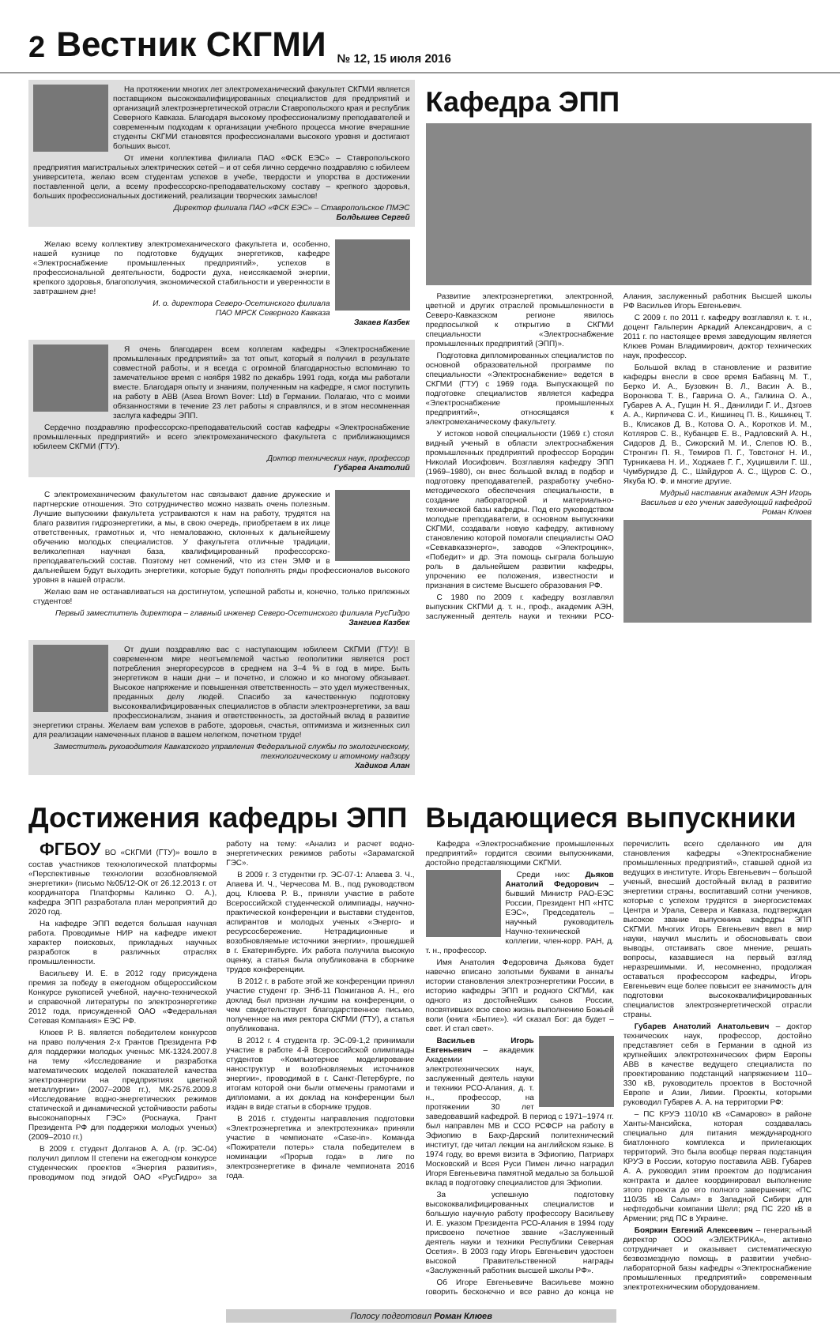2 Вестник СКГМИ № 12, 15 июля 2016
На протяжении многих лет электромеханический факультет СКГМИ является поставщиком высококвалифицированных специалистов для предприятий и организаций электроэнергетической отрасли Ставропольского края и республик Северного Кавказа. Благодаря высокому профессионализму преподавателей и современным подходам к организации учебного процесса многие вчерашние студенты СКГМИ становятся профессионалами высокого уровня и достигают больших высот.
От имени коллектива филиала ПАО «ФСК ЕЭС» – Ставропольского предприятия магистральных электрических сетей – и от себя лично сердечно поздравляю с юбилеем университета, желаю всем студентам успехов в учебе, твердости и упорства в достижении поставленной цели, а всему профессорско-преподавательскому составу – крепкого здоровья, больших профессиональных достижений, реализации творческих замыслов!
Директор филиала ПАО «ФСК ЕЭС» – Ставропольское ПМЭС
Болдышев Сергей
Желаю всему коллективу электромеханического факультета и, особенно, нашей кузнице по подготовке будущих энергетиков, кафедре «Электроснабжение промышленных предприятий», успехов в профессиональной деятельности, бодрости духа, неиссякаемой энергии, крепкого здоровья, благополучия, экономической стабильности и уверенности в завтрашнем дне!
И. о. директора Северо-Осетинского филиала
ПАО МРСК Северного Кавказа
Закаев Казбек
Я очень благодарен всем коллегам кафедры «Электроснабжение промышленных предприятий» за тот опыт, который я получил в результате совместной работы, и я всегда с огромной благодарностью вспоминаю то замечательное время с ноября 1982 по декабрь 1991 года, когда мы работали вместе. Благодаря опыту и знаниям, полученным на кафедре, я смог поступить на работу в ABB (Asea Brown Bover: Ltd) в Германии. Полагаю, что с моими обязанностями в течение 23 лет работы я справлялся, и в этом несомненная заслуга кафедры ЭПП.
Сердечно поздравляю профессорско-преподавательский состав кафедры «Электроснабжение промышленных предприятий» и всего электромеханического факультета с приближающимся юбилеем СКГМИ (ГТУ).
Доктор технических наук, профессор
Губарев Анатолий
С электромеханическим факультетом нас связывают давние дружеские и партнерские отношения. Это сотрудничество можно назвать очень полезным. Лучшие выпускники факультета устраиваются к нам на работу, трудятся на благо развития гидроэнергетики, а мы, в свою очередь, приобретаем в их лице ответственных, грамотных и, что немаловажно, склонных к дальнейшему обучению молодых специалистов. У факультета отличные традиции, великолепная научная база, квалифицированный профессорско-преподавательский состав. Поэтому нет сомнений, что из стен ЭМФ и в дальнейшем будут выходить энергетики, которые будут пополнять ряды профессионалов высокого уровня в нашей отрасли.
Желаю вам не останавливаться на достигнутом, успешной работы и, конечно, только прилежных студентов!
Первый заместитель директора – главный инженер Северо-Осетинского филиала РусГидро
Зангиев Казбек
От души поздравляю вас с наступающим юбилеем СКГМИ (ГТУ)! В современном мире неотъемлемой частью геополитики является рост потребления энергоресурсов в среднем на 3–4 % в год в мире. Быть энергетиком в наши дни – и почетно, и сложно и ко многому обязывает. Высокое напряжение и повышенная ответственность – это удел мужественных, преданных делу людей. Спасибо за качественную подготовку высококвалифицированных специалистов в области электроэнергетики, за ваш профессионализм, знания и ответственность, за достойный вклад в развитие энергетики страны. Желаем вам успехов в работе, здоровья, счастья, оптимизма и жизненных сил для реализации намеченных планов в вашем нелегком, почетном труде!
Заместитель руководителя Кавказского управления Федеральной службы по экологическому, технологическому и атомному надзору
Хадиков Алан
Кафедра ЭПП
Развитие электроэнергетики, электронной, цветной и других отраслей промышленности в Северо-Кавказском регионе явилось предпосылкой к открытию в СКГМИ специальности «Электроснабжение промышленных предприятий (ЭПП)».
Подготовка дипломированных специалистов по основной образовательной программе по специальности «Электроснабжение» ведется в СКГМИ (ГТУ) с 1969 года. Выпускающей по подготовке специалистов является кафедра «Электроснабжение промышленных предприятий», относящаяся к электромеханическому факультету.
У истоков новой специальности (1969 г.) стоял видный ученый в области электроснабжения промышленных предприятий профессор Бородин Николай Иосифович. Возглавляя кафедру ЭПП (1969–1980), он внес большой вклад в подбор и подготовку преподавателей, разработку учебно-методического обеспечения специальности, в создание лабораторной и материально-технической базы кафедры. Под его руководством молодые преподаватели, в основном выпускники СКГМИ, создавали новую кафедру, активному становлению которой помогали специалисты ОАО «Севкавказэнерго», заводов «Электроцинк», «Победит» и др. Эта помощь сыграла большую роль в дальнейшем развитии кафедры, упрочению ее положения, известности и признания в системе Высшего образования РФ.
С 1980 по 2009 г. кафедру возглавлял выпускник СКГМИ д. т. н., проф., академик АЭН, заслуженный деятель науки и техники РСО-Алания, заслуженный работник Высшей школы РФ Васильев Игорь Евгеньевич.
С 2009 г. по 2011 г. кафедру возглавлял к. т. н., доцент Гальперин Аркадий Александрович, а с 2011 г. по настоящее время заведующим является Клюев Роман Владимирович, доктор технических наук, профессор.
Большой вклад в становление и развитие кафедры внесли в свое время Бабаянц М. Т., Берко И. А., Бузовкин В. Л., Васин А. В., Воронкова Т. В., Гаврина О. А., Галкина О. А., Губарев А. А., Гущин Н. Я., Данилиди Г. И., Дзгоев А. А., Кирпичева С. И., Кишинец П. В., Кишинец Т. В., Клисаков Д. В., Котова О. А., Коротков И. М., Котляров С. В., Кубанцев Е. В., Радловский А. Н., Сидоров Д. В., Сикорский М. И., Слепов Ю. В., Стронгин П. Я., Темиров П. Г., Товстоног Н. И., Турникаева Н. И., Ходжаев Г. Г., Хуцишвили Г. Ш., Чумбуридзе Д. С., Шайдуров А. С., Щуров С. О., Якуба Ю. Ф. и многие другие.
Мудрый наставник академик АЭН Игорь Васильев и его ученик заведующий кафедрой Роман Клюев
Достижения кафедры ЭПП
ФГБОУ ВО «СКГМИ (ГТУ)» вошло в состав участников технологической платформы «Перспективные технологии возобновляемой энергетики» (письмо №05/12-ОК от 26.12.2013 г. от координатора Платформы Калинко О. А.), кафедра ЭПП разработала план мероприятий до 2020 год.
На кафедре ЭПП ведется большая научная работа. Проводимые НИР на кафедре имеют характер поисковых, прикладных научных разработок в различных отраслях промышленности.
Васильеву И. Е. в 2012 году присуждена премия за победу в ежегодном общероссийском Конкурсе рукописей учебной, научно-технической и справочной литературы по электроэнергетике 2012 года, присужденной ОАО «Федеральная Сетевая Компания» ЕЭС РФ.
Клюев Р. В. является победителем конкурсов на право получения 2-х Грантов Президента РФ для поддержки молодых ученых: МК-1324.2007.8 на тему «Исследование и разработка математических моделей показателей качества электроэнергии на предприятиях цветной металлургии» (2007–2008 гг.), МК-2576.2009.8 «Исследование водно-энергетических режимов статической и динамической устойчивости работы высоконапорных ГЭС» (Роснаука, Грант Президента РФ для поддержки молодых ученых) (2009–2010 гг.)
В 2009 г. студент Долганов А. А. (гр. ЭС-04) получил диплом II степени на ежегодном конкурсе студенческих проектов «Энергия развития», проводимом под эгидой ОАО «РусГидро» за работу на тему: «Анализ и расчет водно-энергетических режимов работы «Зарамагской ГЭС».
В 2009 г. 3 студентки гр. ЭС-07-1: Апаева З. Ч., Апаева И. Ч., Черчесова М. В., под руководством доц. Клюева Р. В., приняли участие в работе Всероссийской студенческой олимпиады, научно-практической конференции и выставки студентов, аспирантов и молодых ученых «Энерго- и ресурсосбережение. Нетрадиционные и возобновляемые источники энергии», прошедшей в г. Екатеринбурге. Их работа получила высокую оценку, а статья была опубликована в сборнике трудов конференции.
В 2012 г. в работе этой же конференции принял участие студент гр. ЭНб-11 Пожиганов А. Н., его доклад был признан лучшим на конференции, о чем свидетельствует благодарственное письмо, полученное на имя ректора СКГМИ (ГТУ), а статья опубликована.
В 2012 г. 4 студента гр. ЭС-09-1,2 принимали участие в работе 4-й Всероссийской олимпиады студентов «Компьютерное моделирование наноструктур и возобновляемых источников энергии», проводимой в г. Санкт-Петербурге, по итогам которой они были отмечены грамотами и дипломами, а их доклад на конференции был издан в виде статьи в сборнике трудов.
В 2016 г. студенты направления подготовки «Электроэнергетика и электротехника» приняли участие в чемпионате «Case-in». Команда «Пожиратели потерь» стала победителем в номинации «Прорыв года» в лиге по электроэнергетике в финале чемпионата 2016 года.
Выдающиеся выпускники
Кафедра «Электроснабжение промышленных предприятий» гордится своими выпускниками, достойно представляющими СКГМИ.
Среди них: Дьяков Анатолий Федорович – бывший Министр РАО-ЕЭС России, Президент НП «НТС ЕЭС», Председатель – научный руководитель Научно-технической коллегии, член-корр. РАН, д. т. н., профессор.
Имя Анатолия Федоровича Дьякова будет навечно вписано золотыми буквами в анналы истории становления электроэнергетики России, в историю кафедры ЭПП и родного СКГМИ, как одного из достойнейших сынов России, посвятивших всю свою жизнь выполнению Божьей воли (книга «Бытие»). «И сказал Бог: да будет – свет. И стал свет».
Васильев Игорь Евгеньевич – академик Академии электротехнических наук, заслуженный деятель науки и техники РСО-Алания, д. т. н., профессор, на протяжении 30 лет заведовавший кафедрой. В период с 1971–1974 гг. был направлен МВ и ССО РСФСР на работу в Эфиопию в Бахр-Дарский политехнический институт, где читал лекции на английском языке. В 1974 году, во время визита в Эфиопию, Патриарх Московский и Всея Руси Пимен лично наградил Игоря Евгеньевича памятной медалью за большой вклад в подготовку специалистов для Эфиопии.
За успешную подготовку высококвалифицированных специалистов и большую научную работу профессору Васильеву И. Е. указом Президента РСО-Алания в 1994 году присвоено почетное звание «Заслуженный деятель науки и техники Республики Северная Осетия». В 2003 году Игорь Евгеньевич удостоен высокой Правительственной награды «Заслуженный работник высшей школы РФ».
Об Игоре Евгеньевиче Васильеве можно говорить бесконечно и все равно до конца не перечислить всего сделанного им для становления кафедры «Электроснабжение промышленных предприятий», ставшей одной из ведущих в институте. Игорь Евгеньевич – большой ученый, внесший достойный вклад в развитие энергетики страны, воспитавший сотни учеников, которые с успехом трудятся в энергосистемах Центра и Урала, Севера и Кавказа, подтверждая высокое звание выпускника кафедры ЭПП СКГМИ. Многих Игорь Евгеньевич ввел в мир науки, научил мыслить и обосновывать свои выводы, отстаивать свое мнение, решать вопросы, казавшиеся на первый взгляд неразрешимыми. И, несомненно, продолжая оставаться профессором кафедры, Игорь Евгеньевич еще более повысит ее значимость для подготовки высококвалифицированных специалистов электроэнергетической отрасли страны.
Губарев Анатолий Анатольевич – доктор технических наук, профессор, достойно представляет себя в Германии в одной из крупнейших электротехнических фирм Европы ABB в качестве ведущего специалиста по проектированию подстанций напряжением 110–330 кВ, руководитель проектов в Восточной Европе и Азии, Ливии. Проекты, которыми руководил Губарев А. А. на территории РФ:
– ПС КРУЭ 110/10 кВ «Самарово» в районе Ханты-Мансийска, которая создавалась специально для питания международного биатлонного комплекса и прилегающих территорий. Это была вообще первая подстанция КРУЭ в России, которую поставила ABB. Губарев А. А. руководил этим проектом до подписания контракта и далее координировал выполнение этого проекта до его полного завершения; «ПС 110/35 кВ Салым» в Западной Сибири для нефтедобычи компании Шелл; ряд ПС 220 кВ в Армении; ряд ПС в Украине.
Бояркин Евгений Алексеевич – генеральный директор ООО «ЭЛЕКТРИКА», активно сотрудничает и оказывает систематическую безвозмездную помощь в развитии учебно-лабораторной базы кафедры «Электроснабжение промышленных предприятий» современным электротехническим оборудованием.
Полосу подготовил Роман Клюев